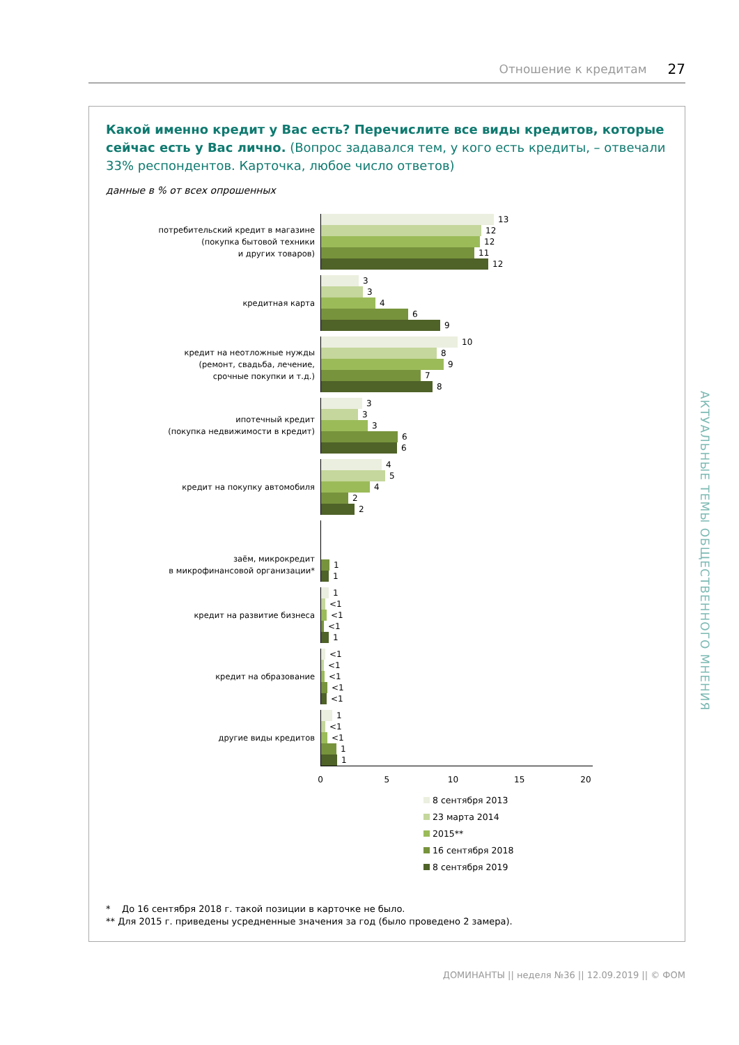Отношение к кредитам 27
Какой именно кредит у Вас есть? Перечислите все виды кредитов, которые сейчас есть у Вас лично. (Вопрос задавался тем, у кого есть кредиты, – отвечали 33% респондентов. Карточка, любое число ответов)
данные в % от всех опрошенных
потребительский кредит в магазине
(покупка бытовой техники
и других товаров)
13
12
12
11
12
кредитная карта
3
3
4
6
9
кредит на неотложные нужды
(ремонт, свадьба, лечение,
срочные покупки и т.д.)
10
8
9
7
8
ипотечный кредит
(покупка недвижимости в кредит)
3
3
3
6
6
кредит на покупку автомобиля
4
5
4
2
2
заём, микрокредит
в микрофинансовой организации*
1
1
кредит на развитие бизнеса
1
<1
<1
<1
1
кредит на образование
<1
<1
<1
<1
<1
другие виды кредитов
1
<1
<1
1
1
0 5 10 15 20
8 сентября 2013
23 марта 2014
2015**
16 сентября 2018
8 сентября 2019
* До 16 сентября 2018 г. такой позиции в карточке не было.
** Для 2015 г. приведены усредненные значения за год (было проведено 2 замера).
АКТУАЛЬНЫЕ ТЕМЫ ОБЩЕСТВЕННОГО МНЕНИЯ
ДОМИНАНТЫ || неделя №36 || 12.09.2019 || © ФОМ